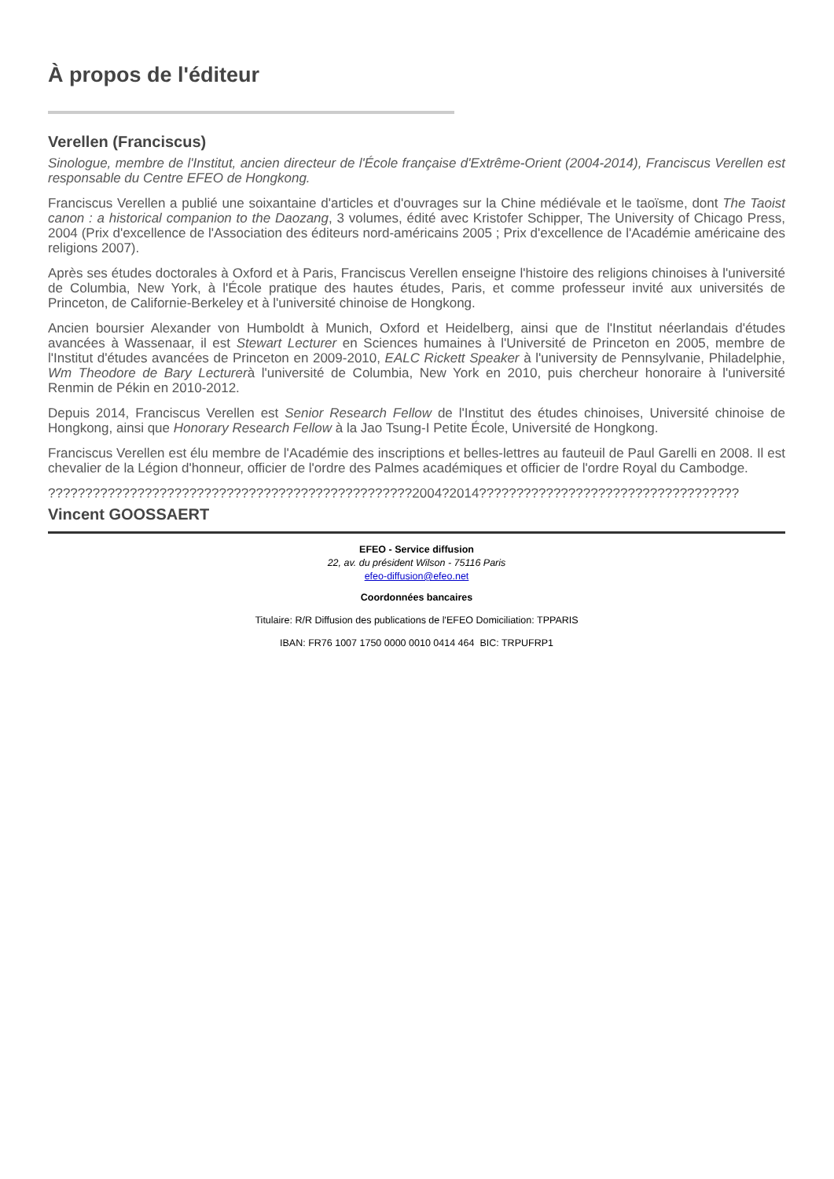À propos de l'éditeur
Verellen (Franciscus)
Sinologue, membre de l'Institut, ancien directeur de l'École française d'Extrême-Orient (2004-2014), Franciscus Verellen est responsable du Centre EFEO de Hongkong.
Franciscus Verellen a publié une soixantaine d'articles et d'ouvrages sur la Chine médiévale et le taoïsme, dont The Taoist canon : a historical companion to the Daozang, 3 volumes, édité avec Kristofer Schipper, The University of Chicago Press, 2004 (Prix d'excellence de l'Association des éditeurs nord-américains 2005 ; Prix d'excellence de l'Académie américaine des religions 2007).
Après ses études doctorales à Oxford et à Paris, Franciscus Verellen enseigne l'histoire des religions chinoises à l'université de Columbia, New York, à l'École pratique des hautes études, Paris, et comme professeur invité aux universités de Princeton, de Californie-Berkeley et à l'université chinoise de Hongkong.
Ancien boursier Alexander von Humboldt à Munich, Oxford et Heidelberg, ainsi que de l'Institut néerlandais d'études avancées à Wassenaar, il est Stewart Lecturer en Sciences humaines à l'Université de Princeton en 2005, membre de l'Institut d'études avancées de Princeton en 2009-2010, EALC Rickett Speaker à l'university de Pennsylvanie, Philadelphie, Wm Theodore de Bary Lecturerà l'université de Columbia, New York en 2010, puis chercheur honoraire à l'université Renmin de Pékin en 2010-2012.
Depuis 2014, Franciscus Verellen est Senior Research Fellow de l'Institut des études chinoises, Université chinoise de Hongkong, ainsi que Honorary Research Fellow à la Jao Tsung-I Petite École, Université de Hongkong.
Franciscus Verellen est élu membre de l'Académie des inscriptions et belles-lettres au fauteuil de Paul Garelli en 2008. Il est chevalier de la Légion d'honneur, officier de l'ordre des Palmes académiques et officier de l'ordre Royal du Cambodge.
?????????????????????????????????????????????????2004?2014???????????????????????????????????
Vincent GOOSSAERT
EFEO - Service diffusion
22, av. du président Wilson - 75116 Paris
efeo-diffusion@efeo.net
Coordonnées bancaires
Titulaire: R/R Diffusion des publications de l'EFEO Domiciliation: TPPARIS
IBAN: FR76 1007 1750 0000 0010 0414 464 BIC: TRPUFRP1